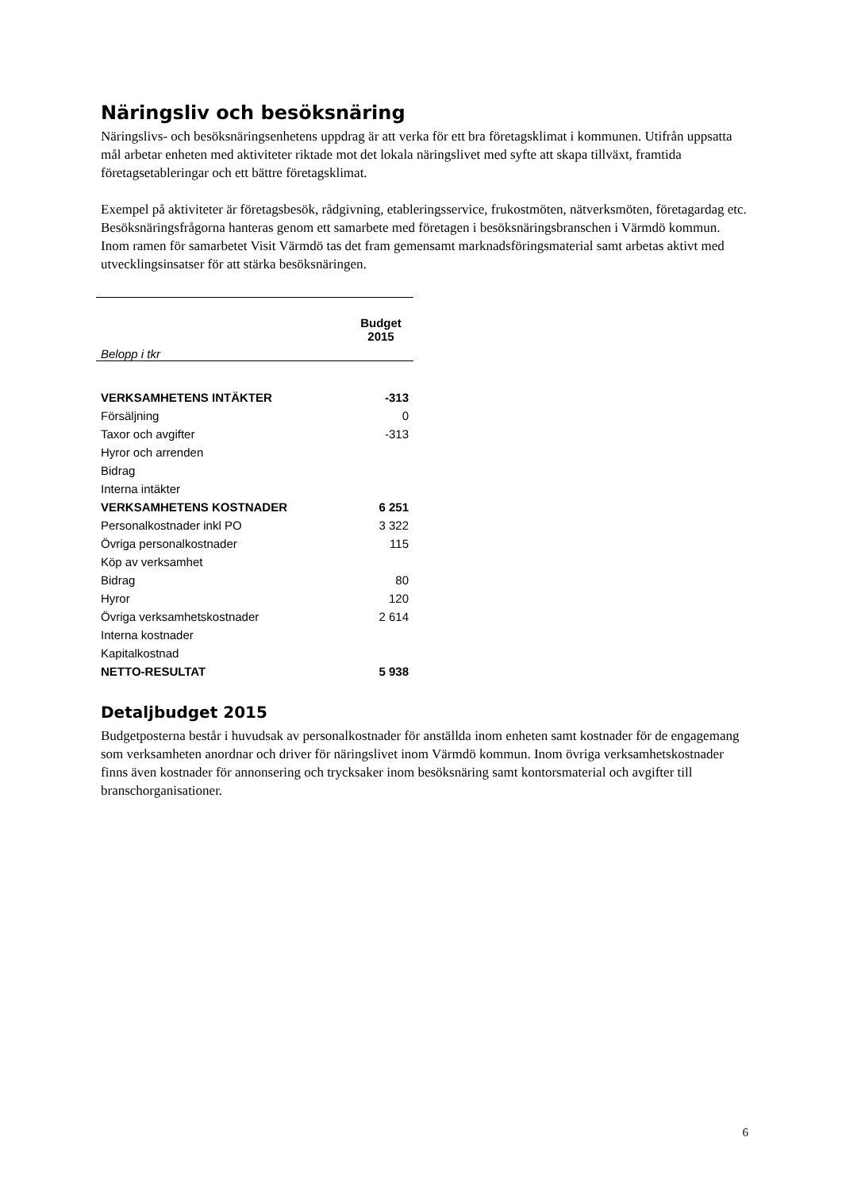Näringsliv och besöksnäring
Näringslivs- och besöksnäringsenhetens uppdrag är att verka för ett bra företagsklimat i kommunen. Utifrån uppsatta mål arbetar enheten med aktiviteter riktade mot det lokala näringslivet med syfte att skapa tillväxt, framtida företagsetableringar och ett bättre företagsklimat.
Exempel på aktiviteter är företagsbesök, rådgivning, etableringsservice, frukostmöten, nätverksmöten, företagardag etc. Besöksnäringsfrågorna hanteras genom ett samarbete med företagen i besöksnäringsbranschen i Värmdö kommun. Inom ramen för samarbetet Visit Värmdö tas det fram gemensamt marknadsföringsmaterial samt arbetas aktivt med utvecklingsinsatser för att stärka besöksnäringen.
| Belopp i tkr | Budget 2015 |
| --- | --- |
| VERKSAMHETENS INTÄKTER | -313 |
| Försäljning | 0 |
| Taxor och avgifter | -313 |
| Hyror och arrenden | |
| Bidrag | |
| Interna intäkter | |
| VERKSAMHETENS KOSTNADER | 6 251 |
| Personalkostnader inkl PO | 3 322 |
| Övriga personalkostnader | 115 |
| Köp av verksamhet | |
| Bidrag | 80 |
| Hyror | 120 |
| Övriga verksamhetskostnader | 2 614 |
| Interna kostnader | |
| Kapitalkostnad | |
| NETTO-RESULTAT | 5 938 |
Detaljbudget 2015
Budgetposterna består i huvudsak av personalkostnader för anställda inom enheten samt kostnader för de engagemang som verksamheten anordnar och driver för näringslivet inom Värmdö kommun. Inom övriga verksamhetskostnader finns även kostnader för annonsering och trycksaker inom besöksnäring samt kontorsmaterial och avgifter till branschorganisationer.
6